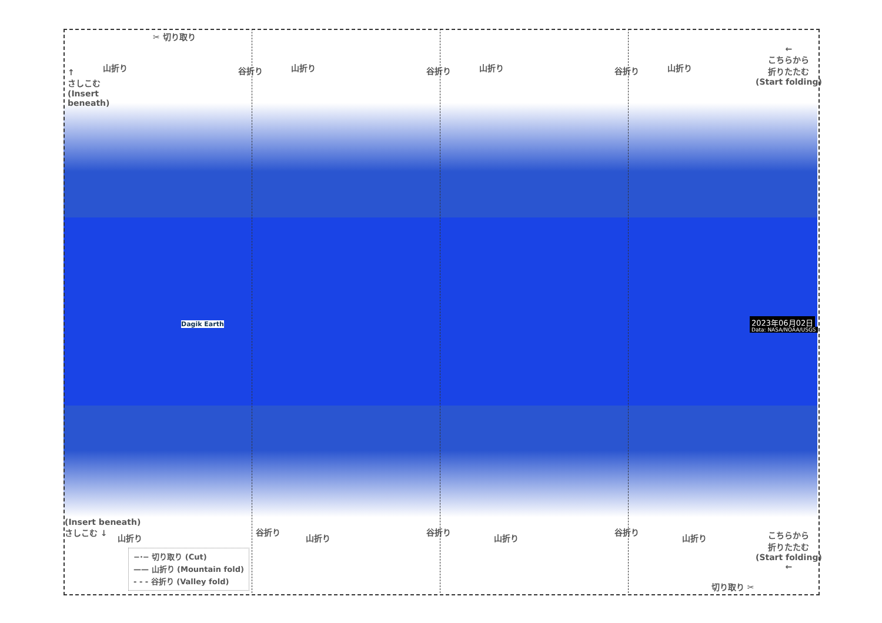✂ 切り取り
↑
さしこむ
(Insert
beneath)
山折り 谷折り 山折り 谷折り 山折り 谷折り 山折り
←
こちらから
折りたたむ
(Start folding)
2023年06月02日
Data: NASA/NOAA/USGS
Dagik Earth
(Insert beneath)
さしこむ ↓
山折り
谷折り
山折り
谷折り
山折り
谷折り
山折り
こちらから
折りたたむ
(Start folding)
←
切り取り ✂
−·− 切り取り (Cut)
—— 山折り (Mountain fold)
- - - 谷折り (Valley fold)